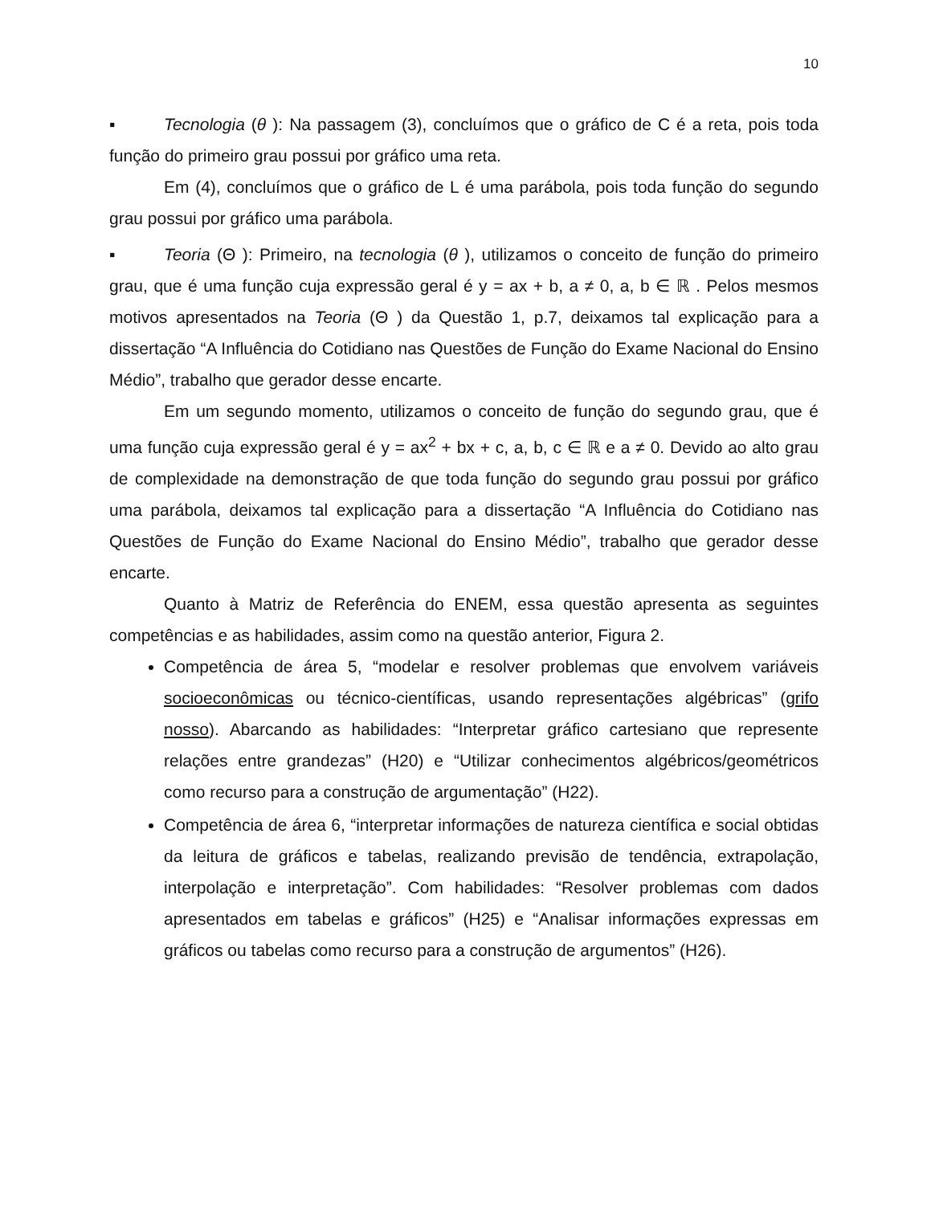10
▪ Tecnologia (θ ): Na passagem (3), concluímos que o gráfico de C é a reta, pois toda função do primeiro grau possui por gráfico uma reta.
Em (4), concluímos que o gráfico de L é uma parábola, pois toda função do segundo grau possui por gráfico uma parábola.
▪ Teoria (Θ ): Primeiro, na tecnologia (θ ), utilizamos o conceito de função do primeiro grau, que é uma função cuja expressão geral é y = ax + b, a ≠ 0, a, b ∈ ℝ . Pelos mesmos motivos apresentados na Teoria (Θ ) da Questão 1, p.7, deixamos tal explicação para a dissertação “A Influência do Cotidiano nas Questões de Função do Exame Nacional do Ensino Médio”, trabalho que gerador desse encarte.
Em um segundo momento, utilizamos o conceito de função do segundo grau, que é uma função cuja expressão geral é y = ax<sup>2</sup> + bx + c, a, b, c ∈ ℝ e a ≠ 0. Devido ao alto grau de complexidade na demonstração de que toda função do segundo grau possui por gráfico uma parábola, deixamos tal explicação para a dissertação “A Influência do Cotidiano nas Questões de Função do Exame Nacional do Ensino Médio”, trabalho que gerador desse encarte.
Quanto à Matriz de Referência do ENEM, essa questão apresenta as seguintes competências e as habilidades, assim como na questão anterior, Figura 2.
Competência de área 5, “modelar e resolver problemas que envolvem variáveis socioeconômicas ou técnico-científicas, usando representações algébricas” (grifo nosso). Abarcando as habilidades: “Interpretar gráfico cartesiano que represente relações entre grandezas” (H20) e “Utilizar conhecimentos algébricos/geométricos como recurso para a construção de argumentação” (H22).
Competência de área 6, “interpretar informações de natureza científica e social obtidas da leitura de gráficos e tabelas, realizando previsão de tendência, extrapolação, interpolação e interpretação”. Com habilidades: “Resolver problemas com dados apresentados em tabelas e gráficos” (H25) e “Analisar informações expressas em gráficos ou tabelas como recurso para a construção de argumentos” (H26).